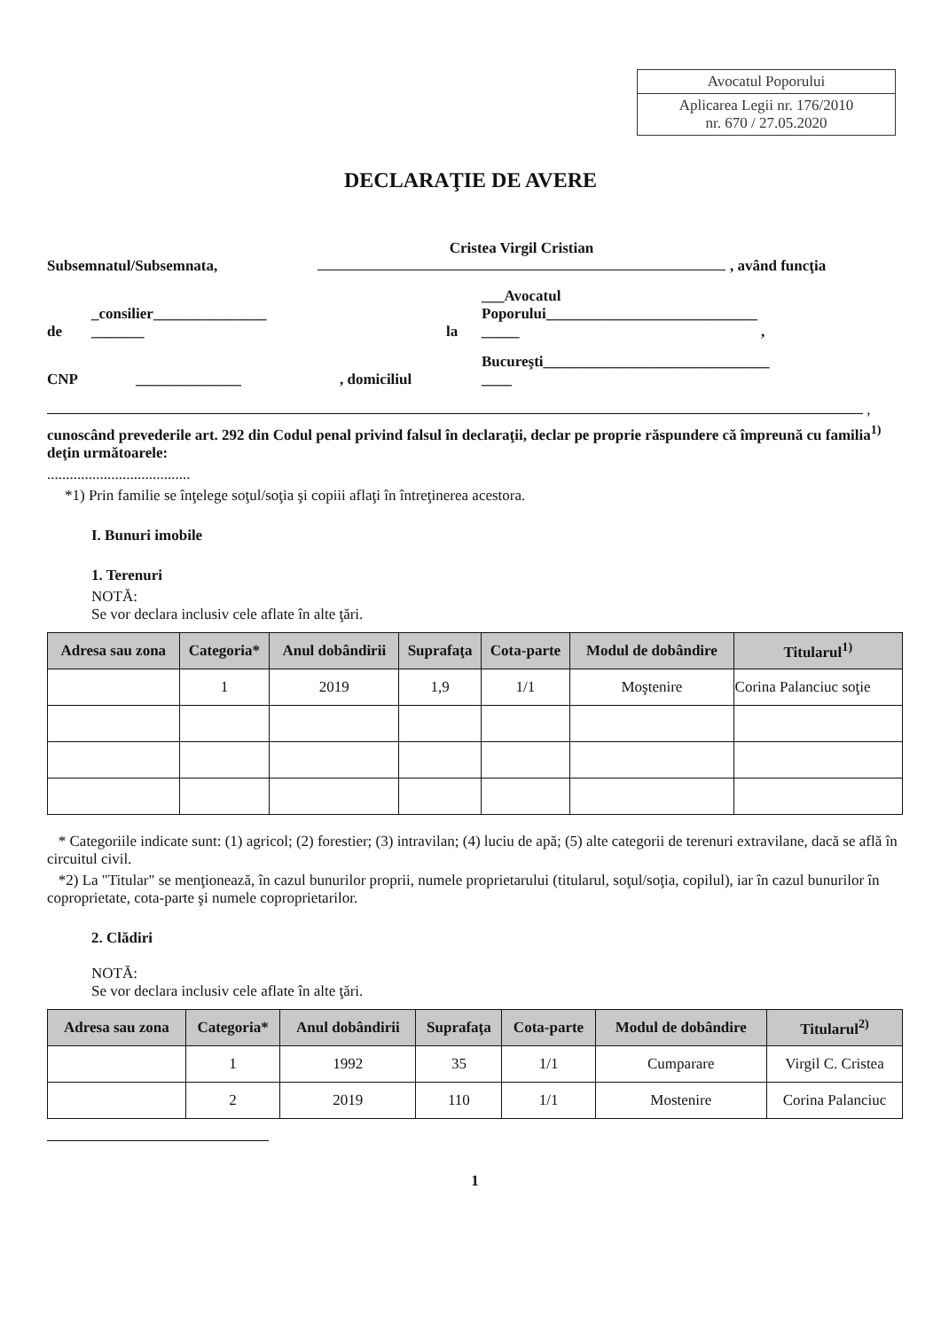Avocatul Poporului
Aplicarea Legii nr. 176/2010
nr. 670 / 27.05.2020
DECLARAŢIE DE AVERE
Subsemnatul/Subsemnata, Cristea Virgil Cristian
, având funcţia
de _consilier_______________
_______ la ___Avocatul
Poporului____________________________
_____ ,
CNP ______________, domiciliul Bucureşti______________________________
____
,
cunoscând prevederile art. 292 din Codul penal privind falsul în declaraţii, declar pe proprie răspundere că împreună cu familia<sup>1)</sup> deţin următoarele:
......................................
*1) Prin familie se înţelege soţul/soţia şi copiii aflaţi în întreţinerea acestora.
I. Bunuri imobile
1. Terenuri
NOTĂ:
Se vor declara inclusiv cele aflate în alte ţări.
| Adresa sau zona | Categoria* | Anul dobândirii | Suprafaţa | Cota-parte | Modul de dobândire | Titularul<sup>1)</sup> |
| --- | --- | --- | --- | --- | --- | --- |
| | 1 | 2019 | 1,9 | 1/1 | Moştenire | Corina Palanciuc soţie |
* Categoriile indicate sunt: (1) agricol; (2) forestier; (3) intravilan; (4) luciu de apă; (5) alte categorii de terenuri extravilane, dacă se află în circuitul civil.
*2) La "Titular" se menţionează, în cazul bunurilor proprii, numele proprietarului (titularul, soţul/soţia, copilul), iar în cazul bunurilor în coproprietate, cota-parte şi numele coproprietarilor.
2. Clădiri
NOTĂ:
Se vor declara inclusiv cele aflate în alte ţări.
| Adresa sau zona | Categoria* | Anul dobândirii | Suprafaţa | Cota-parte | Modul de dobândire | Titularul<sup>2)</sup> |
| --- | --- | --- | --- | --- | --- | --- |
| | 1 | 1992 | 35 | 1/1 | Cumparare | Virgil C. Cristea |
| | 2 | 2019 | 110 | 1/1 | Mostenire | Corina Palanciuc |
1